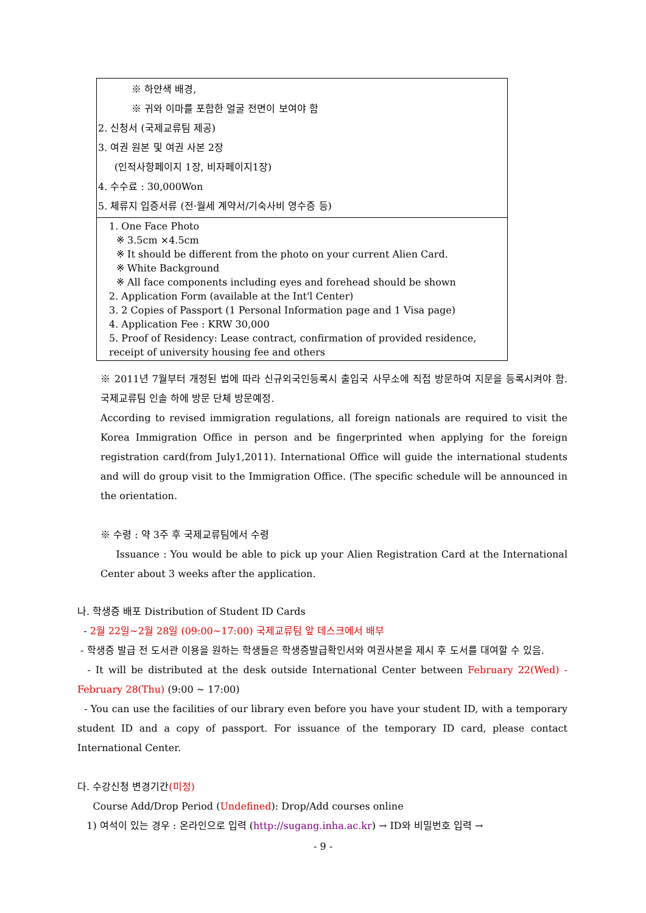| ※ 하얀색 배경, ※ 귀와 이마를 포함한 얼굴 전면이 보여야 함 2. 신청서 (국제교류팀 제공) 3. 여권 원본 및 여권 사본 2장 (인적사항페이지 1장, 비자페이지1장) 4. 수수료 : 30,000Won 5. 체류지 입증서류 (전·월세 계약서/기숙사비 영수증 등) |
| 1. One Face Photo ※ 3.5cm ×4.5cm ※ It should be different from the photo on your current Alien Card. ※ White Background ※ All face components including eyes and forehead should be shown 2. Application Form (available at the Int'l Center) 3. 2 Copies of Passport (1 Personal Information page and 1 Visa page) 4. Application Fee : KRW 30,000 5. Proof of Residency: Lease contract, confirmation of provided residence, receipt of university housing fee and others |
※ 2011년 7월부터 개정된 법에 따라 신규외국인등록시 출입국 사무소에 직접 방문하여 지문을 등록시켜야 함. 국제교류팀 인솔 하에 방문 단체 방문예정.
According to revised immigration regulations, all foreign nationals are required to visit the Korea Immigration Office in person and be fingerprinted when applying for the foreign registration card(from July1,2011). International Office will guide the international students and will do group visit to the Immigration Office. (The specific schedule will be announced in the orientation.
※ 수령 : 약 3주 후 국제교류팀에서 수령
Issuance : You would be able to pick up your Alien Registration Card at the International Center about 3 weeks after the application.
나. 학생증 배포 Distribution of Student ID Cards
- 2월 22일~2월 28일 (09:00~17:00) 국제교류팀 앞 데스크에서 배부
- 학생증 발급 전 도서관 이용을 원하는 학생들은 학생증발급확인서와 여권사본을 제시 후 도서를 대여할 수 있음.
- It will be distributed at the desk outside International Center between February 22(Wed) - February 28(Thu) (9:00 ~ 17:00)
- You can use the facilities of our library even before you have your student ID, with a temporary student ID and a copy of passport. For issuance of the temporary ID card, please contact International Center.
다. 수강신청 변경기간(미정)
Course Add/Drop Period (Undefined): Drop/Add courses online
1) 여석이 있는 경우 : 온라인으로 입력 (http://sugang.inha.ac.kr) → ID와 비밀번호 입력 →
- 9 -